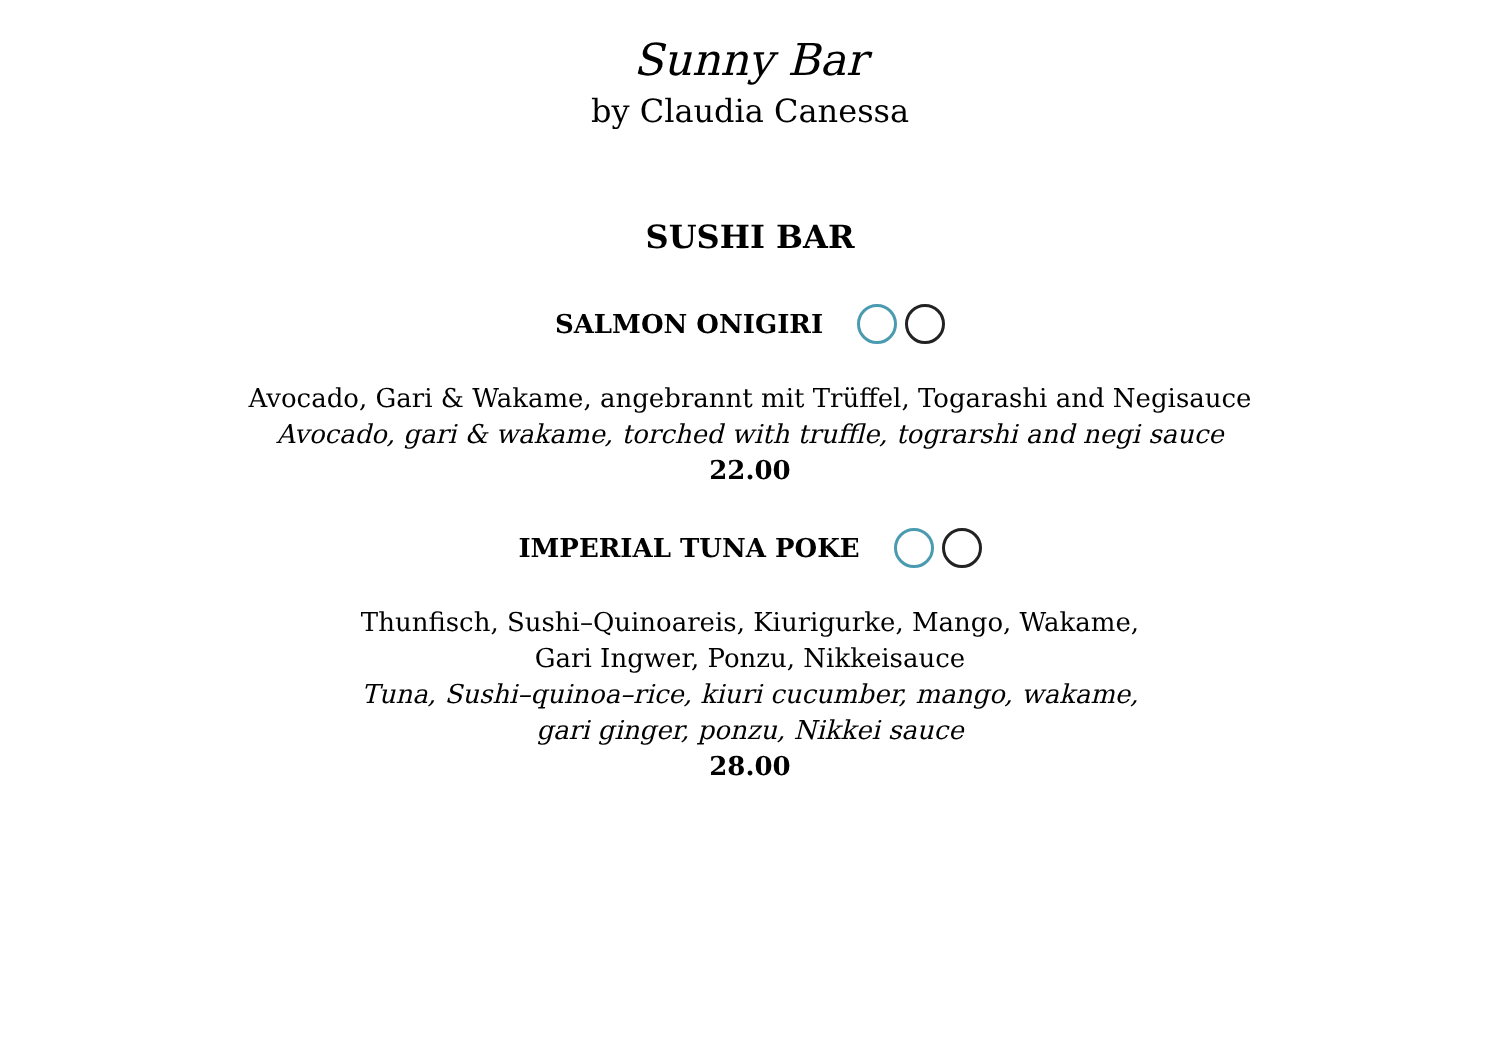Sunny Bar
by Claudia Canessa
SUSHI BAR
SALMON ONIGIRI
Avocado, Gari & Wakame, angebrannt mit Trüffel, Togarashi and Negisauce
Avocado, gari & wakame, torched with truffle, tograrshi and negi sauce
22.00
IMPERIAL TUNA POKE
Thunfisch, Sushi–Quinoareis, Kiurigurke, Mango, Wakame,
Gari Ingwer, Ponzu, Nikkeisauce
Tuna, Sushi–quinoa–rice, kiuri cucumber, mango, wakame,
gari ginger, ponzu, Nikkei sauce
28.00